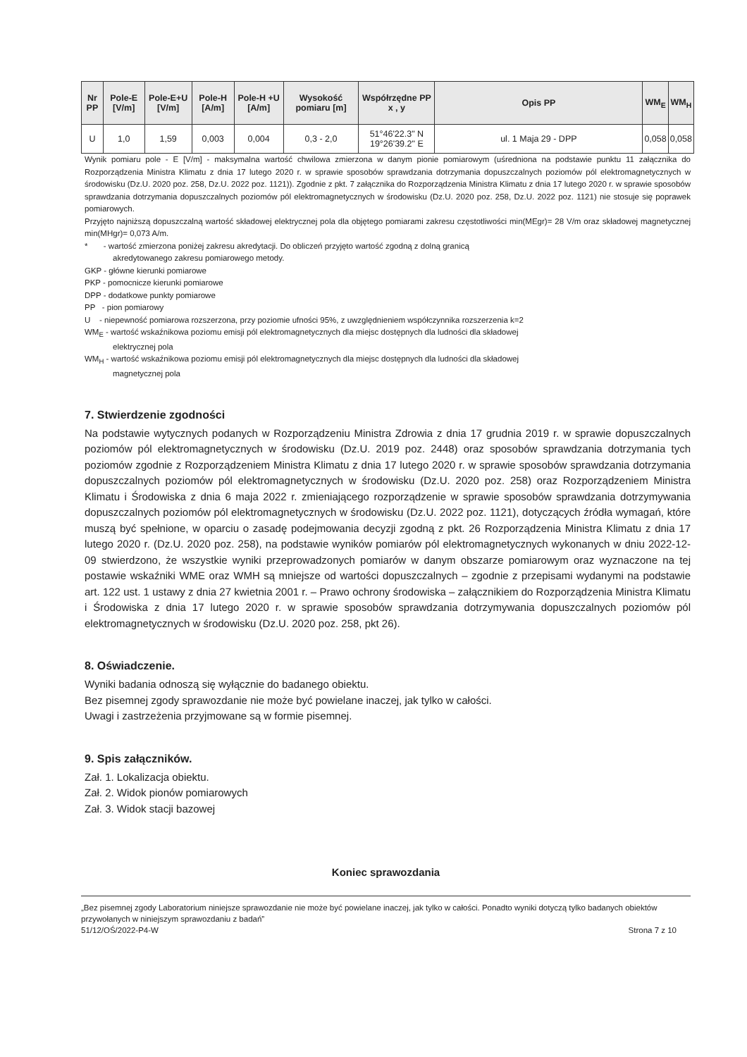| Nr PP | Pole-E [V/m] | Pole-E+U [V/m] | Pole-H [A/m] | Pole-H +U [A/m] | Wysokość pomiaru [m] | Współrzędne PP x , y | Opis PP | WM<sub>E</sub> | WM<sub>H</sub> |
| --- | --- | --- | --- | --- | --- | --- | --- | --- | --- |
| U | 1,0 | 1,59 | 0,003 | 0,004 | 0,3 - 2,0 | 51°46'22.3" N 19°26'39.2" E | ul. 1 Maja 29 - DPP | 0,058 | 0,058 |
Wynik pomiaru pole - E [V/m] - maksymalna wartość chwilowa zmierzona w danym pionie pomiarowym (uśredniona na podstawie punktu 11 załącznika do Rozporządzenia Ministra Klimatu z dnia 17 lutego 2020 r. w sprawie sposobów sprawdzania dotrzymania dopuszczalnych poziomów pól elektromagnetycznych w środowisku (Dz.U. 2020 poz. 258, Dz.U. 2022 poz. 1121)). Zgodnie z pkt. 7 załącznika do Rozporządzenia Ministra Klimatu z dnia 17 lutego 2020 r. w sprawie sposobów sprawdzania dotrzymania dopuszczalnych poziomów pól elektromagnetycznych w środowisku (Dz.U. 2020 poz. 258, Dz.U. 2022 poz. 1121) nie stosuje się poprawek pomiarowych.
Przyjęto najniższą dopuszczalną wartość składowej elektrycznej pola dla objętego pomiarami zakresu częstotliwości min(MEgr)= 28 V/m oraz składowej magnetycznej min(MHgr)= 0,073 A/m.
* - wartość zmierzona poniżej zakresu akredytacji. Do obliczeń przyjęto wartość zgodną z dolną granicą
akredytowanego zakresu pomiarowego metody.
GKP - główne kierunki pomiarowe
PKP - pomocnicze kierunki pomiarowe
DPP - dodatkowe punkty pomiarowe
PP - pion pomiarowy
U - niepewność pomiarowa rozszerzona, przy poziomie ufności 95%, z uwzględnieniem współczynnika rozszerzenia k=2
WM<sub>E</sub> - wartość wskaźnikowa poziomu emisji pól elektromagnetycznych dla miejsc dostępnych dla ludności dla składowej
elektrycznej pola
WM<sub>H</sub> - wartość wskaźnikowa poziomu emisji pól elektromagnetycznych dla miejsc dostępnych dla ludności dla składowej
magnetycznej pola
7. Stwierdzenie zgodności
Na podstawie wytycznych podanych w Rozporządzeniu Ministra Zdrowia z dnia 17 grudnia 2019 r. w sprawie dopuszczalnych poziomów pól elektromagnetycznych w środowisku (Dz.U. 2019 poz. 2448) oraz sposobów sprawdzania dotrzymania tych poziomów zgodnie z Rozporządzeniem Ministra Klimatu z dnia 17 lutego 2020 r. w sprawie sposobów sprawdzania dotrzymania dopuszczalnych poziomów pól elektromagnetycznych w środowisku (Dz.U. 2020 poz. 258) oraz Rozporządzeniem Ministra Klimatu i Środowiska z dnia 6 maja 2022 r. zmieniającego rozporządzenie w sprawie sposobów sprawdzania dotrzymywania dopuszczalnych poziomów pól elektromagnetycznych w środowisku (Dz.U. 2022 poz. 1121), dotyczących źródła wymagań, które muszą być spełnione, w oparciu o zasadę podejmowania decyzji zgodną z pkt. 26 Rozporządzenia Ministra Klimatu z dnia 17 lutego 2020 r. (Dz.U. 2020 poz. 258), na podstawie wyników pomiarów pól elektromagnetycznych wykonanych w dniu 2022-12-09 stwierdzono, że wszystkie wyniki przeprowadzonych pomiarów w danym obszarze pomiarowym oraz wyznaczone na tej postawie wskaźniki WME oraz WMH są mniejsze od wartości dopuszczalnych – zgodnie z przepisami wydanymi na podstawie art. 122 ust. 1 ustawy z dnia 27 kwietnia 2001 r. – Prawo ochrony środowiska – załącznikiem do Rozporządzenia Ministra Klimatu i Środowiska z dnia 17 lutego 2020 r. w sprawie sposobów sprawdzania dotrzymywania dopuszczalnych poziomów pól elektromagnetycznych w środowisku (Dz.U. 2020 poz. 258, pkt 26).
8. Oświadczenie.
Wyniki badania odnoszą się wyłącznie do badanego obiektu.
Bez pisemnej zgody sprawozdanie nie może być powielane inaczej, jak tylko w całości.
Uwagi i zastrzeżenia przyjmowane są w formie pisemnej.
9. Spis załączników.
Zał. 1. Lokalizacja obiektu.
Zał. 2. Widok pionów pomiarowych
Zał. 3. Widok stacji bazowej
Koniec sprawozdania
„Bez pisemnej zgody Laboratorium niniejsze sprawozdanie nie może być powielane inaczej, jak tylko w całości. Ponadto wyniki dotyczą tylko badanych obiektów przywołanych w niniejszym sprawozdaniu z badań”
51/12/OŚ/2022-P4-W Strona 7 z 10